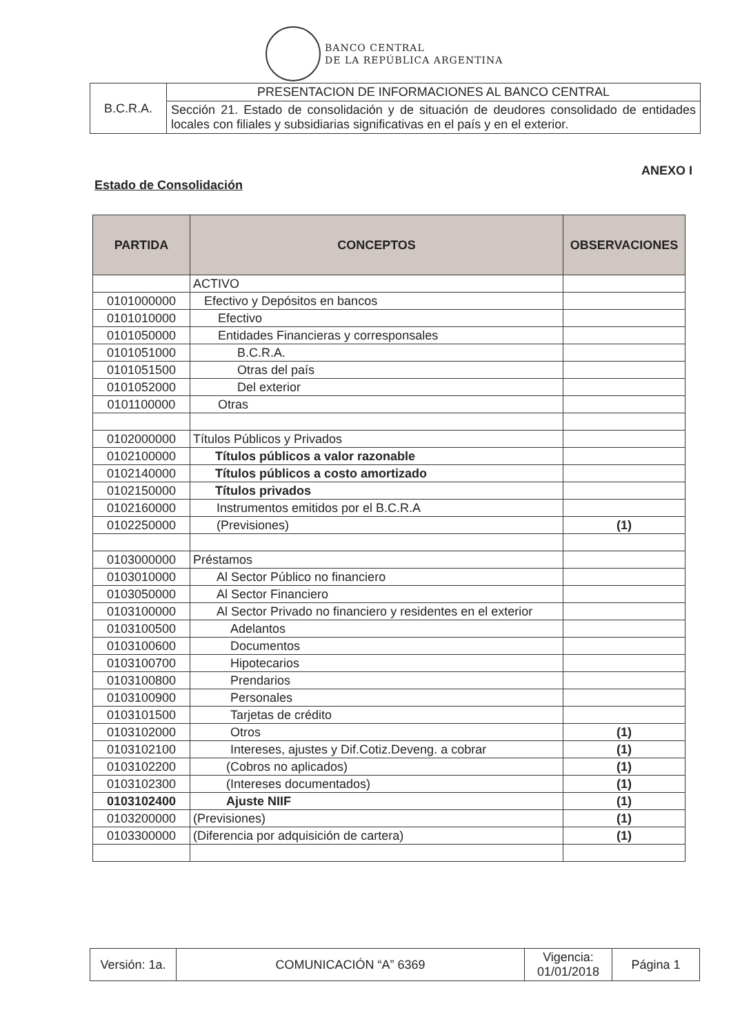BANCO CENTRAL
DE LA REPÚBLICA ARGENTINA
| B.C.R.A. | PRESENTACION DE INFORMACIONES AL BANCO CENTRAL |
| | Sección 21. Estado de consolidación y de situación de deudores consolidado de entidades locales con filiales y subsidiarias significativas en el país y en el exterior. |
ANEXO I
Estado de Consolidación
| PARTIDA | CONCEPTOS | OBSERVACIONES |
| --- | --- | --- |
| | ACTIVO | |
| 0101000000 | Efectivo y Depósitos en bancos | |
| 0101010000 | Efectivo | |
| 0101050000 | Entidades Financieras y corresponsales | |
| 0101051000 | B.C.R.A. | |
| 0101051500 | Otras del país | |
| 0101052000 | Del exterior | |
| 0101100000 | Otras | |
| 0102000000 | Títulos Públicos y Privados | |
| 0102100000 | Títulos públicos a valor razonable | |
| 0102140000 | Títulos públicos a costo amortizado | |
| 0102150000 | Títulos privados | |
| 0102160000 | Instrumentos emitidos por el B.C.R.A | |
| 0102250000 | (Previsiones) | (1) |
| 0103000000 | Préstamos | |
| 0103010000 | Al Sector Público no financiero | |
| 0103050000 | Al Sector Financiero | |
| 0103100000 | Al Sector Privado no financiero y residentes en el exterior | |
| 0103100500 | Adelantos | |
| 0103100600 | Documentos | |
| 0103100700 | Hipotecarios | |
| 0103100800 | Prendarios | |
| 0103100900 | Personales | |
| 0103101500 | Tarjetas de crédito | |
| 0103102000 | Otros | (1) |
| 0103102100 | Intereses, ajustes y Dif.Cotiz.Deveng. a cobrar | (1) |
| 0103102200 | (Cobros no aplicados) | (1) |
| 0103102300 | (Intereses documentados) | (1) |
| 0103102400 | Ajuste NIIF | (1) |
| 0103200000 | (Previsiones) | (1) |
| 0103300000 | (Diferencia por adquisición de cartera) | (1) |
| Versión: 1a. | COMUNICACIÓN “A” 6369 | Vigencia: 01/01/2018 | Página 1 |